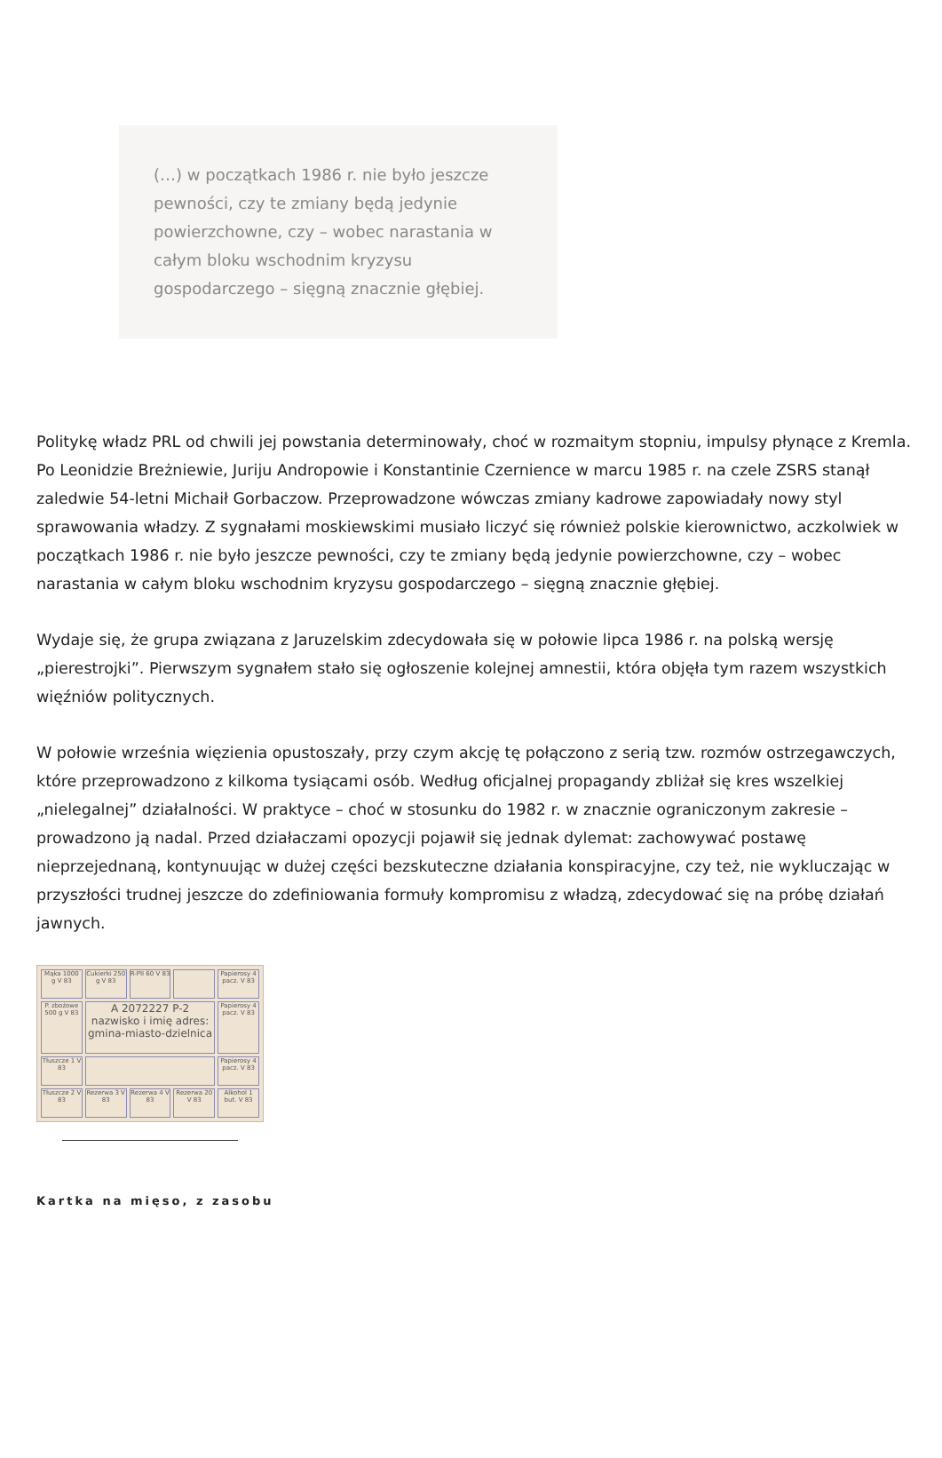(…) w początkach 1986 r. nie było jeszcze pewności, czy te zmiany będą jedynie powierzchowne, czy – wobec narastania w całym bloku wschodnim kryzysu gospodarczego – sięgną znacznie głębiej.
Politykę władz PRL od chwili jej powstania determinowały, choć w rozmaitym stopniu, impulsy płynące z Kremla. Po Leonidzie Breżniewie, Juriju Andropowie i Konstantinie Czernience w marcu 1985 r. na czele ZSRS stanął zaledwie 54-letni Michaił Gorbaczow. Przeprowadzone wówczas zmiany kadrowe zapowiadały nowy styl sprawowania władzy. Z sygnałami moskiewskimi musiało liczyć się również polskie kierownictwo, aczkolwiek w początkach 1986 r. nie było jeszcze pewności, czy te zmiany będą jedynie powierzchowne, czy – wobec narastania w całym bloku wschodnim kryzysu gospodarczego – sięgną znacznie głębiej.
Wydaje się, że grupa związana z Jaruzelskim zdecydowała się w połowie lipca 1986 r. na polską wersję „pierestrojki”. Pierwszym sygnałem stało się ogłoszenie kolejnej amnestii, która objęła tym razem wszystkich więźniów politycznych.
W połowie września więzienia opustoszały, przy czym akcję tę połączono z serią tzw. rozmów ostrzegawczych, które przeprowadzono z kilkoma tysiącami osób. Według oficjalnej propagandy zbliżał się kres wszelkiej „nielegalnej” działalności. W praktyce – choć w stosunku do 1982 r. w znacznie ograniczonym zakresie – prowadzono ją nadal. Przed działaczami opozycji pojawił się jednak dylemat: zachowywać postawę nieprzejednaną, kontynuując w dużej części bezskuteczne działania konspiracyjne, czy też, nie wykluczając w przyszłości trudnej jeszcze do zdefiniowania formuły kompromisu z władzą, zdecydować się na próbę działań jawnych.
Mąka 1000 g V 83
Cukierki 250 g V 83
R-PII 60 V 83
Papierosy 4 pacz. V 83
P. zbożowe 500 g V 83
A 2072227 P-2 nazwisko i imię adres: gmina-miasto-dzielnica
Papierosy 4 pacz. V 83
Tłuszcze 1 V 83
Papierosy 4 pacz. V 83
Tłuszcze 2 V 83
Rezerwa 3 V 83
Rezerwa 4 V 83
Rezerwa 20 V 83
Alkohol 1 but. V 83
Kartka na mięso, z zasobu